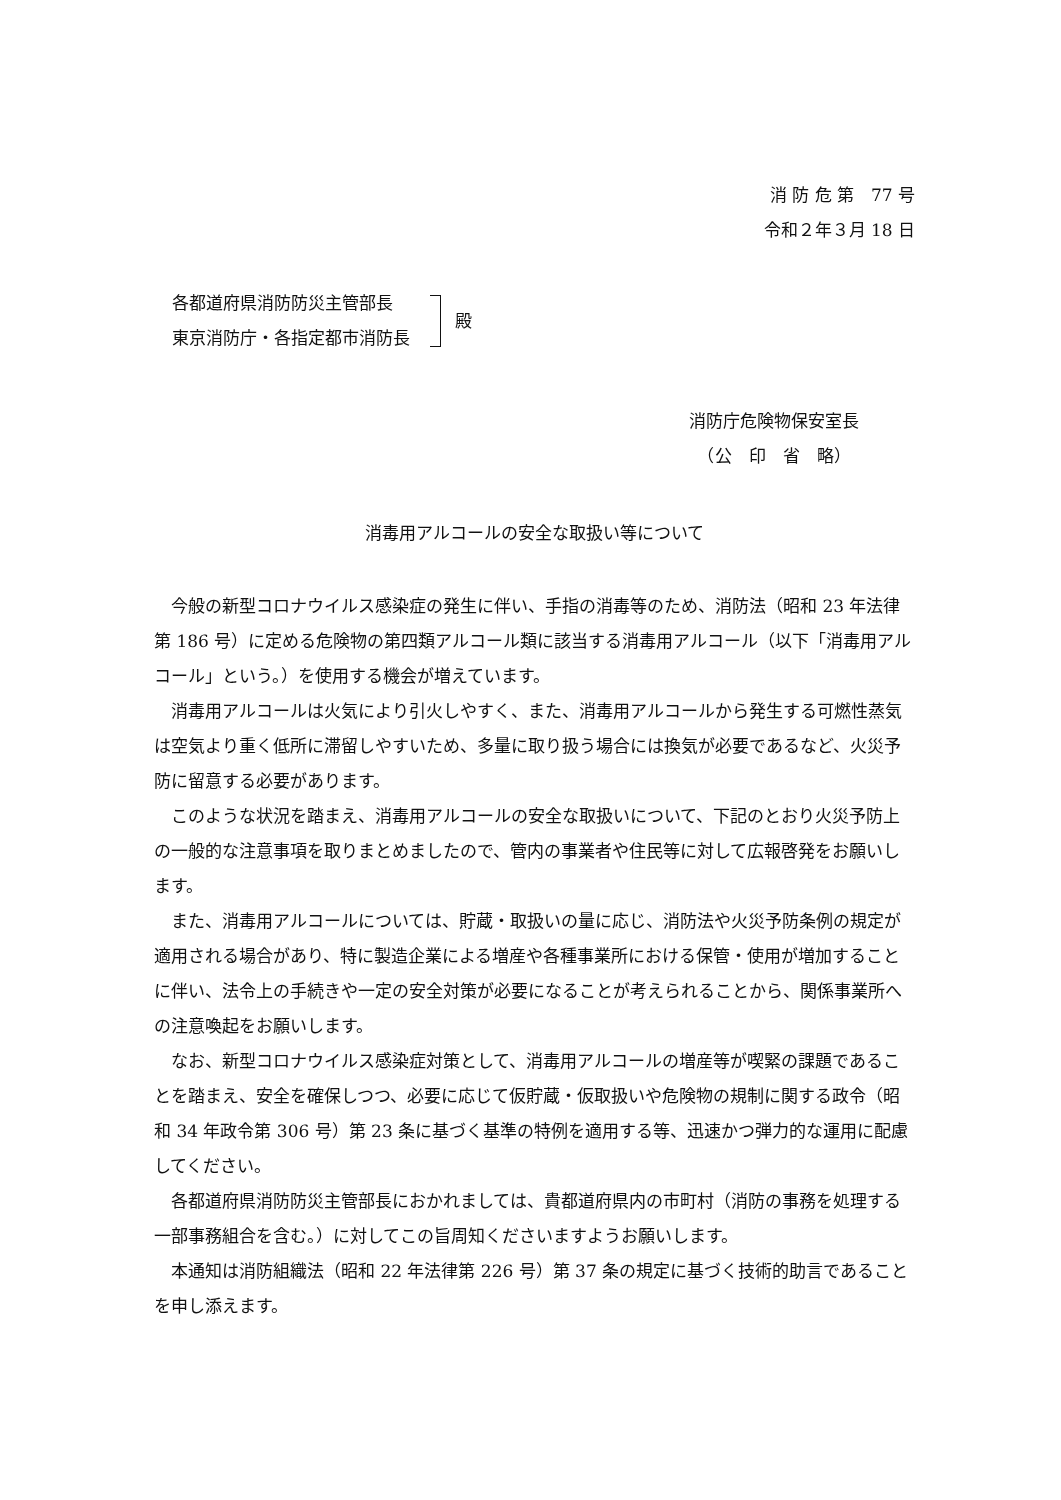消 防 危 第　77 号
令和２年３月 18 日
各都道府県消防防災主管部長
東京消防庁・各指定都市消防長
殿
消防庁危険物保安室長
　（公　印　省　略）
消毒用アルコールの安全な取扱い等について
今般の新型コロナウイルス感染症の発生に伴い、手指の消毒等のため、消防法（昭和 23 年法律第 186 号）に定める危険物の第四類アルコール類に該当する消毒用アルコール（以下「消毒用アルコール」という。）を使用する機会が増えています。
消毒用アルコールは火気により引火しやすく、また、消毒用アルコールから発生する可燃性蒸気は空気より重く低所に滞留しやすいため、多量に取り扱う場合には換気が必要であるなど、火災予防に留意する必要があります。
このような状況を踏まえ、消毒用アルコールの安全な取扱いについて、下記のとおり火災予防上の一般的な注意事項を取りまとめましたので、管内の事業者や住民等に対して広報啓発をお願いします。
また、消毒用アルコールについては、貯蔵・取扱いの量に応じ、消防法や火災予防条例の規定が適用される場合があり、特に製造企業による増産や各種事業所における保管・使用が増加することに伴い、法令上の手続きや一定の安全対策が必要になることが考えられることから、関係事業所への注意喚起をお願いします。
なお、新型コロナウイルス感染症対策として、消毒用アルコールの増産等が喫緊の課題であることを踏まえ、安全を確保しつつ、必要に応じて仮貯蔵・仮取扱いや危険物の規制に関する政令（昭和 34 年政令第 306 号）第 23 条に基づく基準の特例を適用する等、迅速かつ弾力的な運用に配慮してください。
各都道府県消防防災主管部長におかれましては、貴都道府県内の市町村（消防の事務を処理する一部事務組合を含む。）に対してこの旨周知くださいますようお願いします。
本通知は消防組織法（昭和 22 年法律第 226 号）第 37 条の規定に基づく技術的助言であることを申し添えます。